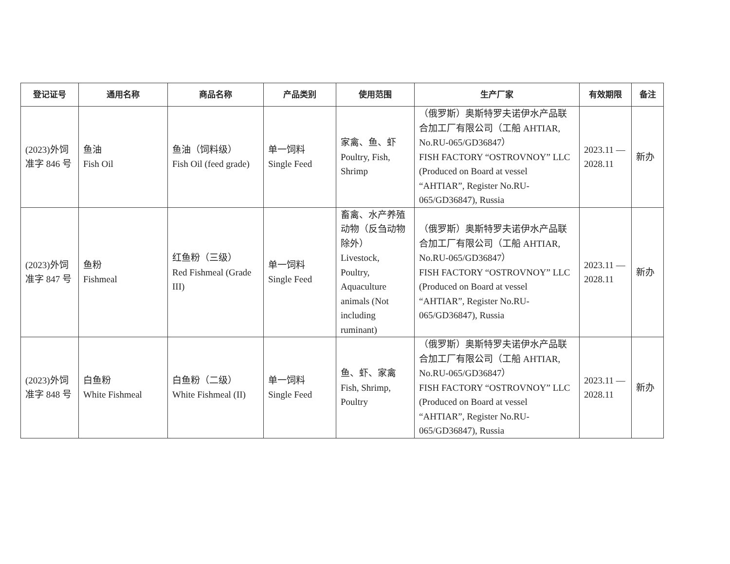| 登记证号 | 通用名称 | 商品名称 | 产品类别 | 使用范围 | 生产厂家 | 有效期限 | 备注 |
| --- | --- | --- | --- | --- | --- | --- | --- |
| (2023)外饲准字 846 号 | 鱼油 Fish Oil | 鱼油（饲料级） Fish Oil (feed grade) | 单一饲料 Single Feed | 家禽、鱼、虾 Poultry, Fish, Shrimp | （俄罗斯）奥斯特罗夫诺伊水产品联合加工厂有限公司（工船 AHTIAR, No.RU-065/GD36847） FISH FACTORY “OSTROVNOY” LLC (Produced on Board at vessel “AHTIAR”, Register No.RU-065/GD36847), Russia | 2023.11 — 2028.11 | 新办 |
| (2023)外饲准字 847 号 | 鱼粉 Fishmeal | 红鱼粉（三级） Red Fishmeal (Grade III) | 单一饲料 Single Feed | 畜禽、水产养殖动物（反刍动物除外） Livestock, Poultry, Aquaculture animals (Not including ruminant) | （俄罗斯）奥斯特罗夫诺伊水产品联合加工厂有限公司（工船 AHTIAR, No.RU-065/GD36847） FISH FACTORY “OSTROVNOY” LLC (Produced on Board at vessel “AHTIAR”, Register No.RU-065/GD36847), Russia | 2023.11 — 2028.11 | 新办 |
| (2023)外饲准字 848 号 | 白鱼粉 White Fishmeal | 白鱼粉（二级） White Fishmeal (II) | 单一饲料 Single Feed | 鱼、虾、家禽 Fish, Shrimp, Poultry | （俄罗斯）奥斯特罗夫诺伊水产品联合加工厂有限公司（工船 AHTIAR, No.RU-065/GD36847） FISH FACTORY “OSTROVNOY” LLC (Produced on Board at vessel “AHTIAR”, Register No.RU-065/GD36847), Russia | 2023.11 — 2028.11 | 新办 |